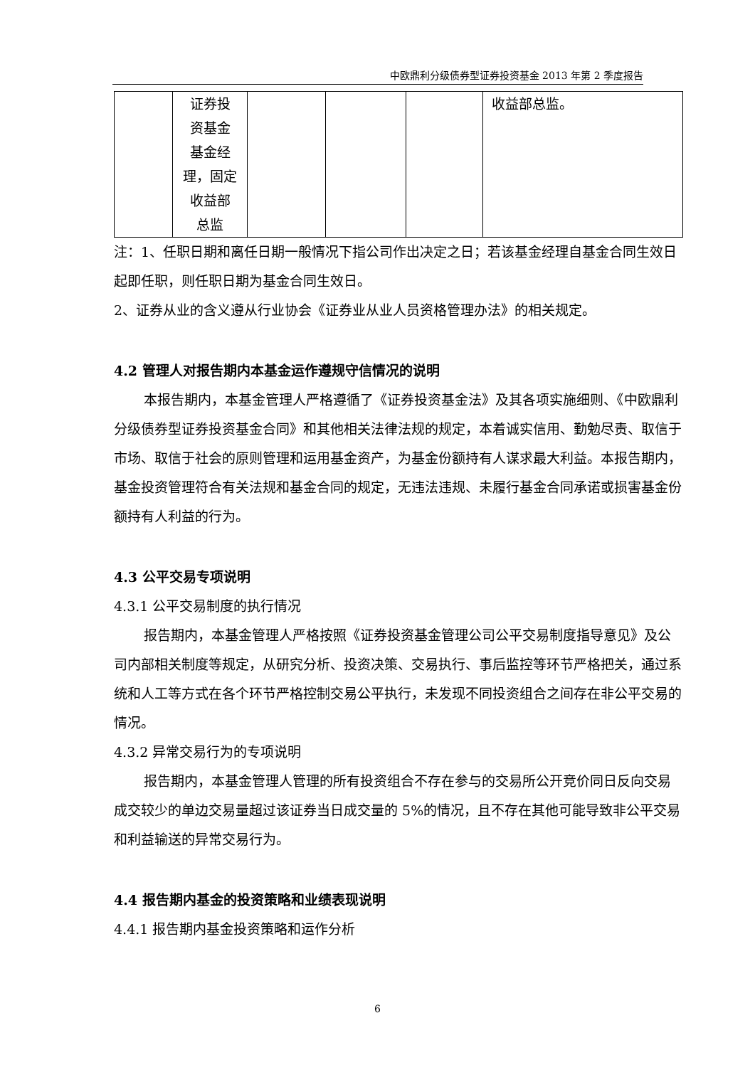中欧鼎利分级债券型证券投资基金 2013 年第 2 季度报告
| | 证券投 资基金 基金经 理，固定 收益部 总监 | | | | 收益部总监。 |
注：1、任职日期和离任日期一般情况下指公司作出决定之日；若该基金经理自基金合同生效日起即任职，则任职日期为基金合同生效日。
2、证券从业的含义遵从行业协会《证券业从业人员资格管理办法》的相关规定。
4.2 管理人对报告期内本基金运作遵规守信情况的说明
本报告期内，本基金管理人严格遵循了《证券投资基金法》及其各项实施细则、《中欧鼎利分级债券型证券投资基金合同》和其他相关法律法规的规定，本着诚实信用、勤勉尽责、取信于市场、取信于社会的原则管理和运用基金资产，为基金份额持有人谋求最大利益。本报告期内，基金投资管理符合有关法规和基金合同的规定，无违法违规、未履行基金合同承诺或损害基金份额持有人利益的行为。
4.3 公平交易专项说明
4.3.1 公平交易制度的执行情况
报告期内，本基金管理人严格按照《证券投资基金管理公司公平交易制度指导意见》及公司内部相关制度等规定，从研究分析、投资决策、交易执行、事后监控等环节严格把关，通过系统和人工等方式在各个环节严格控制交易公平执行，未发现不同投资组合之间存在非公平交易的情况。
4.3.2 异常交易行为的专项说明
报告期内，本基金管理人管理的所有投资组合不存在参与的交易所公开竞价同日反向交易成交较少的单边交易量超过该证券当日成交量的 5%的情况，且不存在其他可能导致非公平交易和利益输送的异常交易行为。
4.4 报告期内基金的投资策略和业绩表现说明
4.4.1 报告期内基金投资策略和运作分析
6